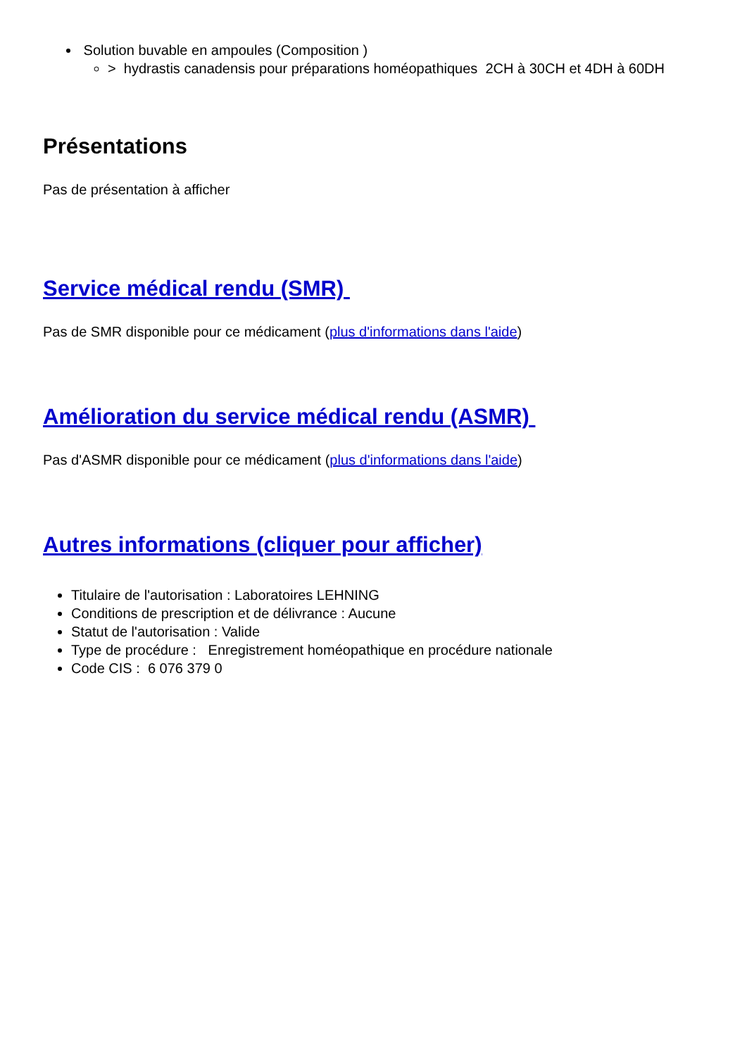Solution buvable en ampoules (Composition )
> hydrastis canadensis pour préparations homéopathiques 2CH à 30CH et 4DH à 60DH
Présentations
Pas de présentation à afficher
Service médical rendu (SMR)
Pas de SMR disponible pour ce médicament (plus d'informations dans l'aide)
Amélioration du service médical rendu (ASMR)
Pas d'ASMR disponible pour ce médicament (plus d'informations dans l'aide)
Autres informations (cliquer pour afficher)
Titulaire de l'autorisation : Laboratoires LEHNING
Conditions de prescription et de délivrance : Aucune
Statut de l'autorisation : Valide
Type de procédure : Enregistrement homéopathique en procédure nationale
Code CIS : 6 076 379 0